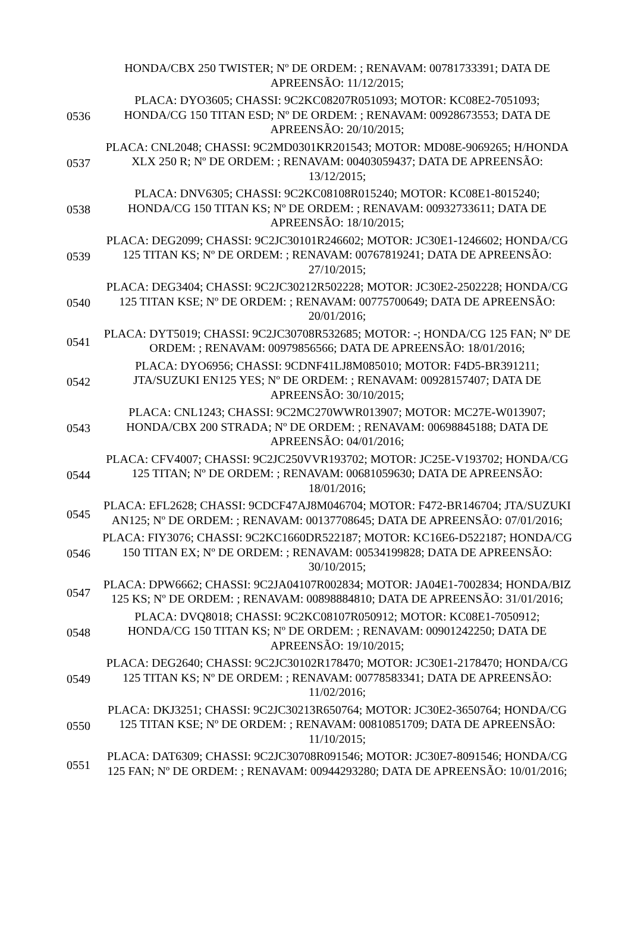| | HONDA/CBX 250 TWISTER; Nº DE ORDEM: ; RENAVAM: 00781733391; DATA DE APREENSÃO: 11/12/2015; |
| 0536 | PLACA: DYO3605; CHASSI: 9C2KC08207R051093; MOTOR: KC08E2-7051093; HONDA/CG 150 TITAN ESD; Nº DE ORDEM: ; RENAVAM: 00928673553; DATA DE APREENSÃO: 20/10/2015; |
| 0537 | PLACA: CNL2048; CHASSI: 9C2MD0301KR201543; MOTOR: MD08E-9069265; H/HONDA XLX 250 R; Nº DE ORDEM: ; RENAVAM: 00403059437; DATA DE APREENSÃO: 13/12/2015; |
| 0538 | PLACA: DNV6305; CHASSI: 9C2KC08108R015240; MOTOR: KC08E1-8015240; HONDA/CG 150 TITAN KS; Nº DE ORDEM: ; RENAVAM: 00932733611; DATA DE APREENSÃO: 18/10/2015; |
| 0539 | PLACA: DEG2099; CHASSI: 9C2JC30101R246602; MOTOR: JC30E1-1246602; HONDA/CG 125 TITAN KS; Nº DE ORDEM: ; RENAVAM: 00767819241; DATA DE APREENSÃO: 27/10/2015; |
| 0540 | PLACA: DEG3404; CHASSI: 9C2JC30212R502228; MOTOR: JC30E2-2502228; HONDA/CG 125 TITAN KSE; Nº DE ORDEM: ; RENAVAM: 00775700649; DATA DE APREENSÃO: 20/01/2016; |
| 0541 | PLACA: DYT5019; CHASSI: 9C2JC30708R532685; MOTOR: -; HONDA/CG 125 FAN; Nº DE ORDEM: ; RENAVAM: 00979856566; DATA DE APREENSÃO: 18/01/2016; |
| 0542 | PLACA: DYO6956; CHASSI: 9CDNF41LJ8M085010; MOTOR: F4D5-BR391211; JTA/SUZUKI EN125 YES; Nº DE ORDEM: ; RENAVAM: 00928157407; DATA DE APREENSÃO: 30/10/2015; |
| 0543 | PLACA: CNL1243; CHASSI: 9C2MC270WWR013907; MOTOR: MC27E-W013907; HONDA/CBX 200 STRADA; Nº DE ORDEM: ; RENAVAM: 00698845188; DATA DE APREENSÃO: 04/01/2016; |
| 0544 | PLACA: CFV4007; CHASSI: 9C2JC250VVR193702; MOTOR: JC25E-V193702; HONDA/CG 125 TITAN; Nº DE ORDEM: ; RENAVAM: 00681059630; DATA DE APREENSÃO: 18/01/2016; |
| 0545 | PLACA: EFL2628; CHASSI: 9CDCF47AJ8M046704; MOTOR: F472-BR146704; JTA/SUZUKI AN125; Nº DE ORDEM: ; RENAVAM: 00137708645; DATA DE APREENSÃO: 07/01/2016; |
| 0546 | PLACA: FIY3076; CHASSI: 9C2KC1660DR522187; MOTOR: KC16E6-D522187; HONDA/CG 150 TITAN EX; Nº DE ORDEM: ; RENAVAM: 00534199828; DATA DE APREENSÃO: 30/10/2015; |
| 0547 | PLACA: DPW6662; CHASSI: 9C2JA04107R002834; MOTOR: JA04E1-7002834; HONDA/BIZ 125 KS; Nº DE ORDEM: ; RENAVAM: 00898884810; DATA DE APREENSÃO: 31/01/2016; |
| 0548 | PLACA: DVQ8018; CHASSI: 9C2KC08107R050912; MOTOR: KC08E1-7050912; HONDA/CG 150 TITAN KS; Nº DE ORDEM: ; RENAVAM: 00901242250; DATA DE APREENSÃO: 19/10/2015; |
| 0549 | PLACA: DEG2640; CHASSI: 9C2JC30102R178470; MOTOR: JC30E1-2178470; HONDA/CG 125 TITAN KS; Nº DE ORDEM: ; RENAVAM: 00778583341; DATA DE APREENSÃO: 11/02/2016; |
| 0550 | PLACA: DKJ3251; CHASSI: 9C2JC30213R650764; MOTOR: JC30E2-3650764; HONDA/CG 125 TITAN KSE; Nº DE ORDEM: ; RENAVAM: 00810851709; DATA DE APREENSÃO: 11/10/2015; |
| 0551 | PLACA: DAT6309; CHASSI: 9C2JC30708R091546; MOTOR: JC30E7-8091546; HONDA/CG 125 FAN; Nº DE ORDEM: ; RENAVAM: 00944293280; DATA DE APREENSÃO: 10/01/2016; |